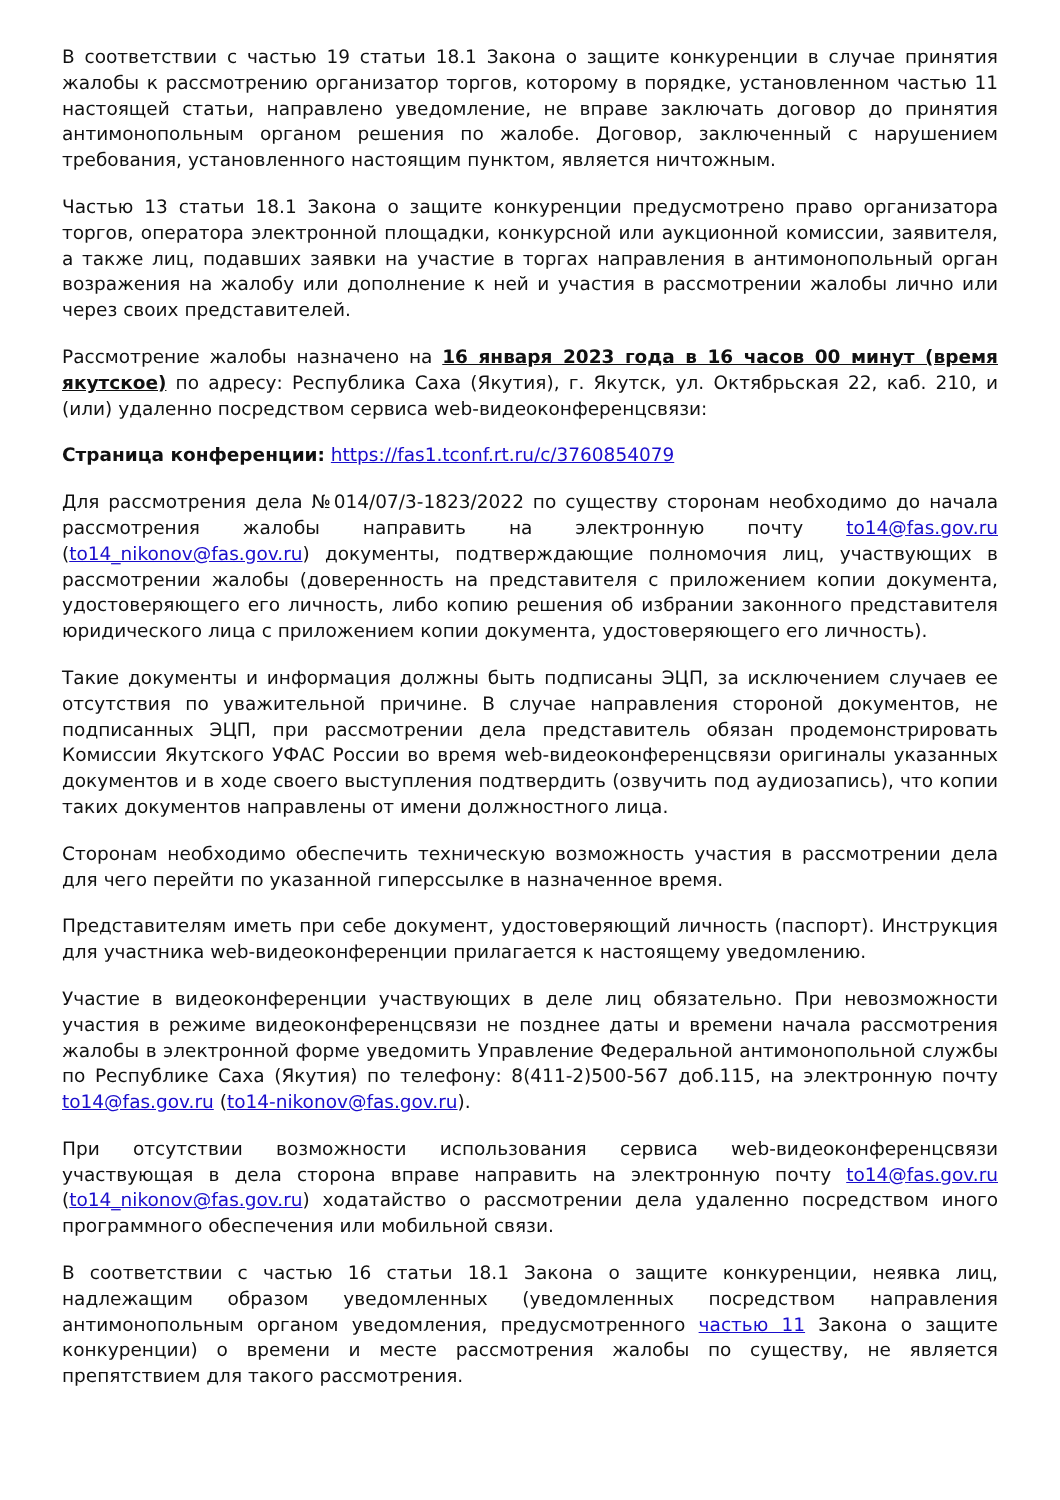В соответствии с частью 19 статьи 18.1 Закона о защите конкуренции в случае принятия жалобы к рассмотрению организатор торгов, которому в порядке, установленном частью 11 настоящей статьи, направлено уведомление, не вправе заключать договор до принятия антимонопольным органом решения по жалобе. Договор, заключенный с нарушением требования, установленного настоящим пунктом, является ничтожным.
Частью 13 статьи 18.1 Закона о защите конкуренции предусмотрено право организатора торгов, оператора электронной площадки, конкурсной или аукционной комиссии, заявителя, а также лиц, подавших заявки на участие в торгах направления в антимонопольный орган возражения на жалобу или дополнение к ней и участия в рассмотрении жалобы лично или через своих представителей.
Рассмотрение жалобы назначено на 16 января 2023 года в 16 часов 00 минут (время якутское) по адресу: Республика Саха (Якутия), г. Якутск, ул. Октябрьская 22, каб. 210, и (или) удаленно посредством сервиса web-видеоконференцсвязи:
Страница конференции: https://fas1.tconf.rt.ru/c/3760854079
Для рассмотрения дела №014/07/3-1823/2022 по существу сторонам необходимо до начала рассмотрения жалобы направить на электронную почту to14@fas.gov.ru (to14_nikonov@fas.gov.ru) документы, подтверждающие полномочия лиц, участвующих в рассмотрении жалобы (доверенность на представителя с приложением копии документа, удостоверяющего его личность, либо копию решения об избрании законного представителя юридического лица с приложением копии документа, удостоверяющего его личность).
Такие документы и информация должны быть подписаны ЭЦП, за исключением случаев ее отсутствия по уважительной причине. В случае направления стороной документов, не подписанных ЭЦП, при рассмотрении дела представитель обязан продемонстрировать Комиссии Якутского УФАС России во время web-видеоконференцсвязи оригиналы указанных документов и в ходе своего выступления подтвердить (озвучить под аудиозапись), что копии таких документов направлены от имени должностного лица.
Сторонам необходимо обеспечить техническую возможность участия в рассмотрении дела для чего перейти по указанной гиперссылке в назначенное время.
Представителям иметь при себе документ, удостоверяющий личность (паспорт). Инструкция для участника web-видеоконференции прилагается к настоящему уведомлению.
Участие в видеоконференции участвующих в деле лиц обязательно. При невозможности участия в режиме видеоконференцсвязи не позднее даты и времени начала рассмотрения жалобы в электронной форме уведомить Управление Федеральной антимонопольной службы по Республике Саха (Якутия) по телефону: 8(411-2)500-567 доб.115, на электронную почту to14@fas.gov.ru (to14-nikonov@fas.gov.ru).
При отсутствии возможности использования сервиса web-видеоконференцсвязи участвующая в дела сторона вправе направить на электронную почту to14@fas.gov.ru (to14_nikonov@fas.gov.ru) ходатайство о рассмотрении дела удаленно посредством иного программного обеспечения или мобильной связи.
В соответствии с частью 16 статьи 18.1 Закона о защите конкуренции, неявка лиц, надлежащим образом уведомленных (уведомленных посредством направления антимонопольным органом уведомления, предусмотренного частью 11 Закона о защите конкуренции) о времени и месте рассмотрения жалобы по существу, не является препятствием для такого рассмотрения.